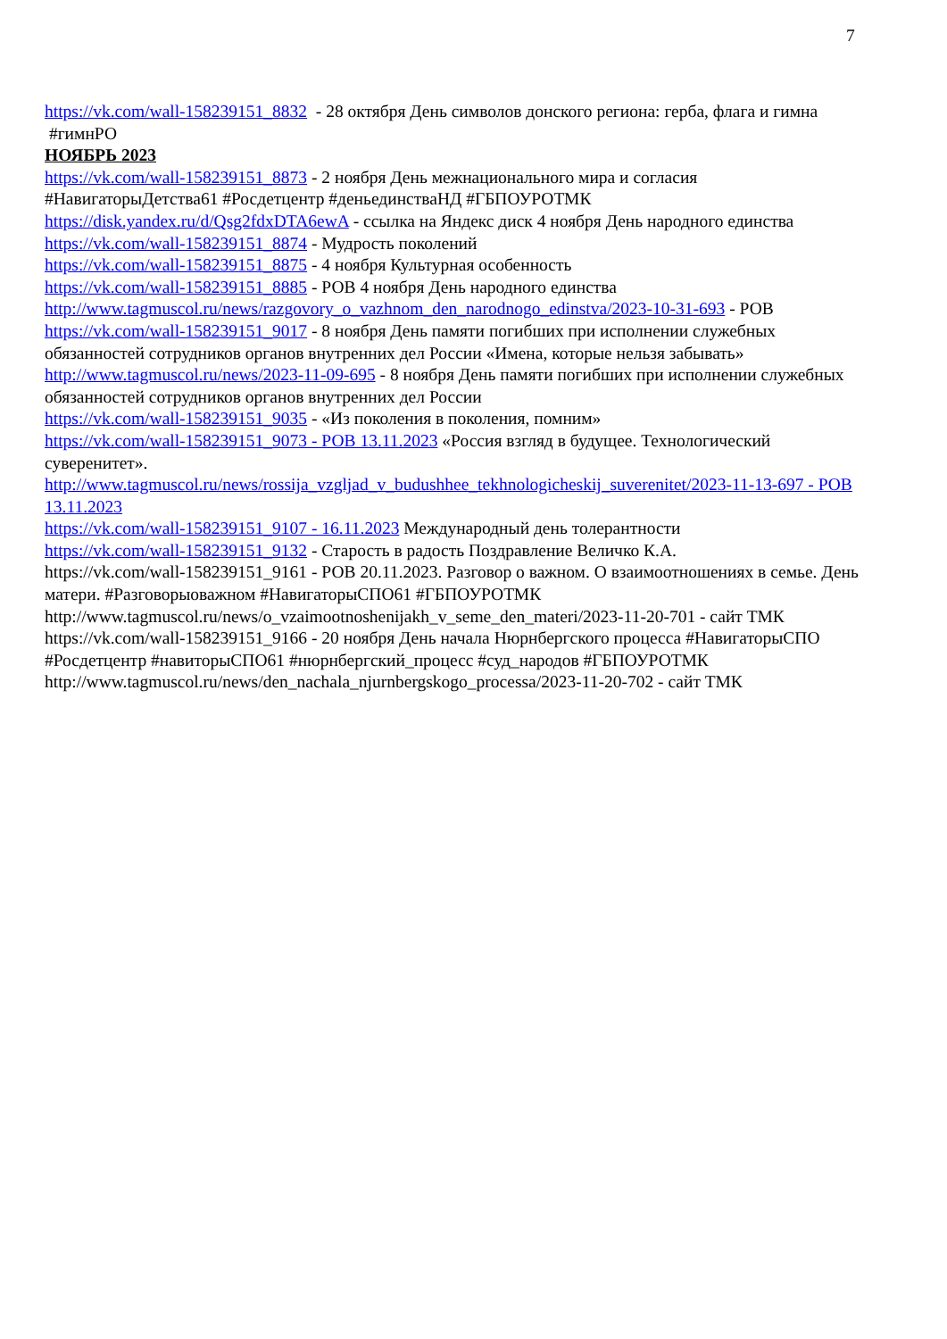7
https://vk.com/wall-158239151_8832 - 28 октября День символов донского региона: герба, флага и гимна #гимнРО
НОЯБРЬ 2023
https://vk.com/wall-158239151_8873 - 2 ноября День межнационального мира и согласия #НавигаторыДетства61 #Росдетцентр #деньединстваНД #ГБПОУРОТМК
https://disk.yandex.ru/d/Qsg2fdxDTA6ewA - ссылка на Яндекс диск 4 ноября День народного единства
https://vk.com/wall-158239151_8874 - Мудрость поколений
https://vk.com/wall-158239151_8875 - 4 ноября Культурная особенность
https://vk.com/wall-158239151_8885 - РОВ 4 ноября День народного единства
http://www.tagmuscol.ru/news/razgovory_o_vazhnom_den_narodnogo_edinstva/2023-10-31-693 - РОВ
https://vk.com/wall-158239151_9017 - 8 ноября День памяти погибших при исполнении служебных обязанностей сотрудников органов внутренних дел России «Имена, которые нельзя забывать»
http://www.tagmuscol.ru/news/2023-11-09-695 - 8 ноября День памяти погибших при исполнении служебных обязанностей сотрудников органов внутренних дел России
https://vk.com/wall-158239151_9035 - «Из поколения в поколения, помним»
https://vk.com/wall-158239151_9073 - РОВ 13.11.2023 «Россия взгляд в будущее. Технологический суверенитет».
http://www.tagmuscol.ru/news/rossija_vzgljad_v_budushhee_tekhnologicheskij_suverenitet/2023-11-13-697 - РОВ 13.11.2023
https://vk.com/wall-158239151_9107 - 16.11.2023 Международный день толерантности
https://vk.com/wall-158239151_9132 - Старость в радость Поздравление Величко К.А.
https://vk.com/wall-158239151_9161 - РОВ 20.11.2023. Разговор о важном. О взаимоотношениях в семье. День матери. #Разговорыоважном #НавигаторыСПО61 #ГБПОУРОТМК
http://www.tagmuscol.ru/news/o_vzaimootnoshenijakh_v_seme_den_materi/2023-11-20-701 - сайт ТМК
https://vk.com/wall-158239151_9166 - 20 ноября День начала Нюрнбергского процесса #НавигаторыСПО #Росдетцентр #навиторыСПО61 #нюрнбергский_процесс #суд_народов #ГБПОУРОТМК
http://www.tagmuscol.ru/news/den_nachala_njurnbergskogo_processa/2023-11-20-702 - сайт ТМК